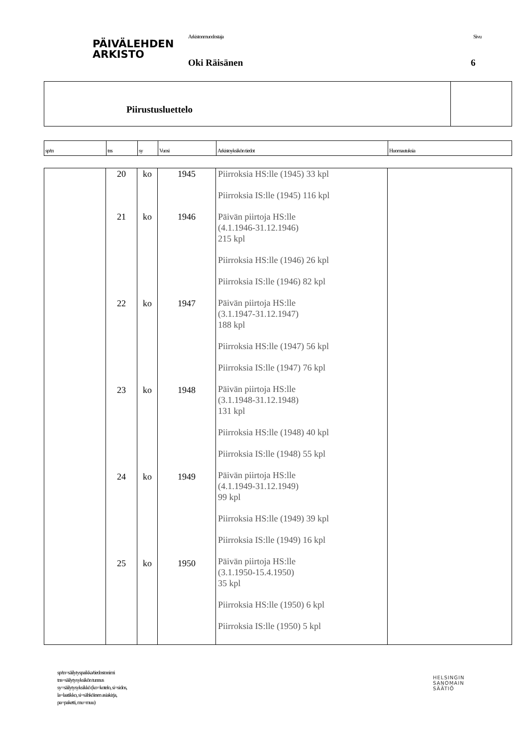PÄIVÄLEHDEN
ARKISTO
Arkistonmuodostaja Sivu
Oki Räisänen 6
Piirustusluettelo
| sp/tn | tns | sy | Vuosi | Arkistoyksikön tiedot | Huomautuksia |
| --- | --- | --- | --- | --- | --- |
| | 20 21 22 23 24 25 | ko ko ko ko ko ko | 1945 1946 1947 1948 1949 1950 | Piirroksia HS:lle (1945) 33 kpl Piirroksia IS:lle (1945) 116 kpl Päivän piirtoja HS:lle (4.1.1946-31.12.1946) 215 kpl Piirroksia HS:lle (1946) 26 kpl Piirroksia IS:lle (1946) 82 kpl Päivän piirtoja HS:lle (3.1.1947-31.12.1947) 188 kpl Piirroksia HS:lle (1947) 56 kpl Piirroksia IS:lle (1947) 76 kpl Päivän piirtoja HS:lle (3.1.1948-31.12.1948) 131 kpl Piirroksia HS:lle (1948) 40 kpl Piirroksia IS:lle (1948) 55 kpl Päivän piirtoja HS:lle (4.1.1949-31.12.1949) 99 kpl Piirroksia HS:lle (1949) 39 kpl Piirroksia IS:lle (1949) 16 kpl Päivän piirtoja HS:lle (3.1.1950-15.4.1950) 35 kpl Piirroksia HS:lle (1950) 6 kpl Piirroksia IS:lle (1950) 5 kpl | |
sp/tn=säilytyspaikka/tiedostonimi
tns=säilytysyksikön tunnus
sy=säilytysyksikkö (ko=kotelo, si=sidos,
la=laatikko, si=sähköinen asiakirja,
pa=paketti, mu=muu)
HELSINGIN
SANOMAIN
SÄÄTIÖ